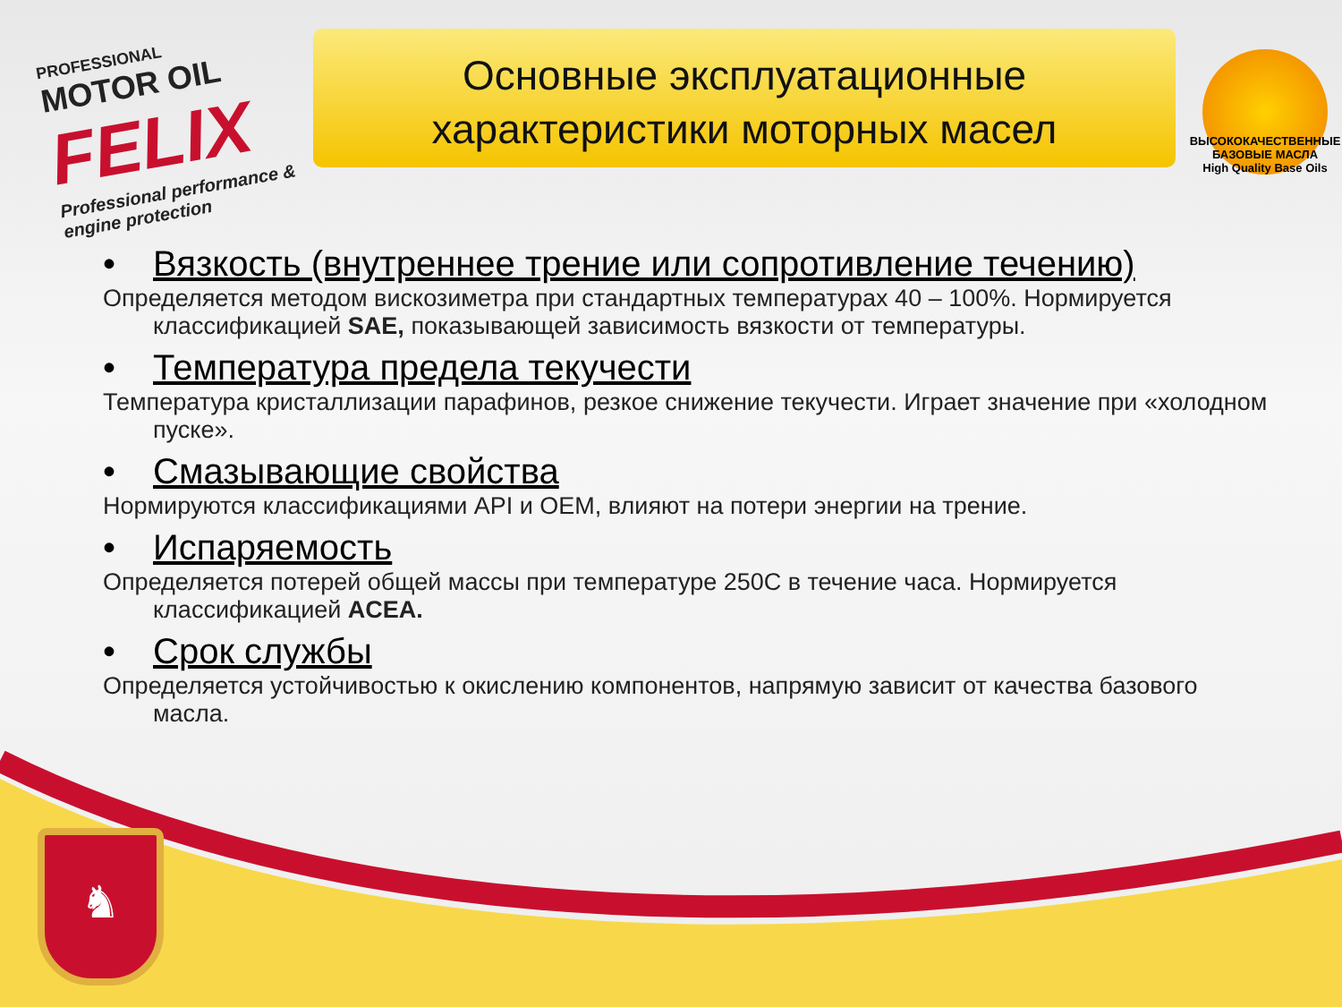PROFESSIONAL
MOTOR OIL
FELIX
Professional performance & engine protection
Основные эксплуатационные
характеристики моторных масел
ВЫСОКОКАЧЕСТВЕННЫЕ БАЗОВЫЕ МАСЛА
High Quality Base Oils
• Вязкость (внутреннее трение или сопротивление течению)
Определяется методом вискозиметра при стандартных температурах 40 – 100%. Нормируется классификацией SAE, показывающей зависимость вязкости от температуры.
• Температура предела текучести
Температура кристаллизации парафинов, резкое снижение текучести. Играет значение при «холодном пуске».
• Смазывающие свойства
Нормируются классификациями API и OEM, влияют на потери энергии на трение.
• Испаряемость
Определяется потерей общей массы при температуре 250С в течение часа. Нормируется классификацией ACEA.
• Срок службы
Определяется устойчивостью к окислению компонентов, напрямую зависит от качества базового масла.
♞